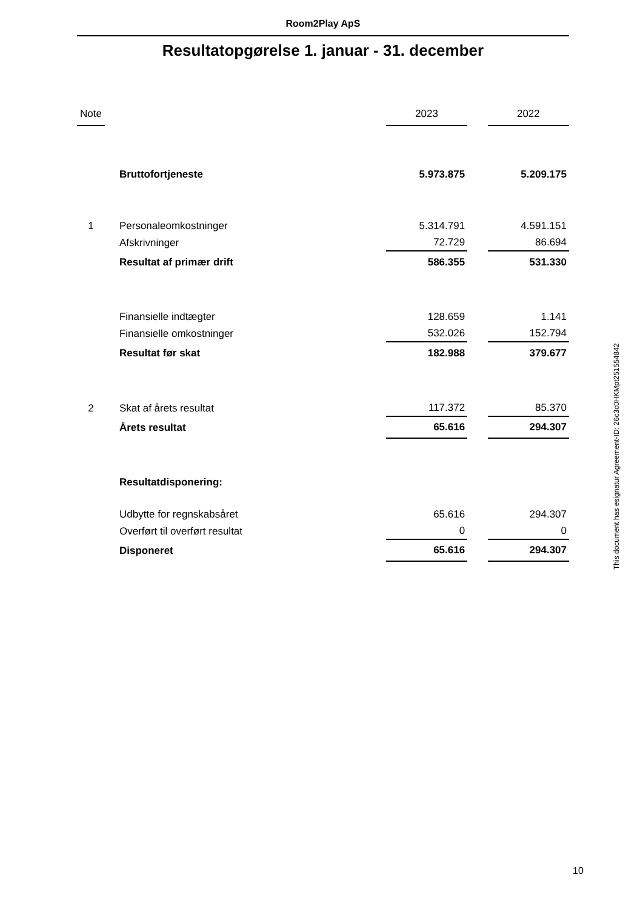Room2Play ApS
Resultatopgørelse 1. januar - 31. december
| Note | | 2023 | | 2022 |
| --- | --- | --- | --- | --- |
| | Bruttofortjeneste | 5.973.875 | | 5.209.175 |
| 1 | Personaleomkostninger | 5.314.791 | | 4.591.151 |
| | Afskrivninger | 72.729 | | 86.694 |
| | Resultat af primær drift | 586.355 | | 531.330 |
| | Finansielle indtægter | 128.659 | | 1.141 |
| | Finansielle omkostninger | 532.026 | | 152.794 |
| | Resultat før skat | 182.988 | | 379.677 |
| 2 | Skat af årets resultat | 117.372 | | 85.370 |
| | Årets resultat | 65.616 | | 294.307 |
| | Resultatdisponering: | | | |
| | Udbytte for regnskabsåret | 65.616 | | 294.307 |
| | Overført til overført resultat | 0 | | 0 |
| | Disponeret | 65.616 | | 294.307 |
This document has esignatur Agreement-ID: 26c3c0HKMpt251554842
10